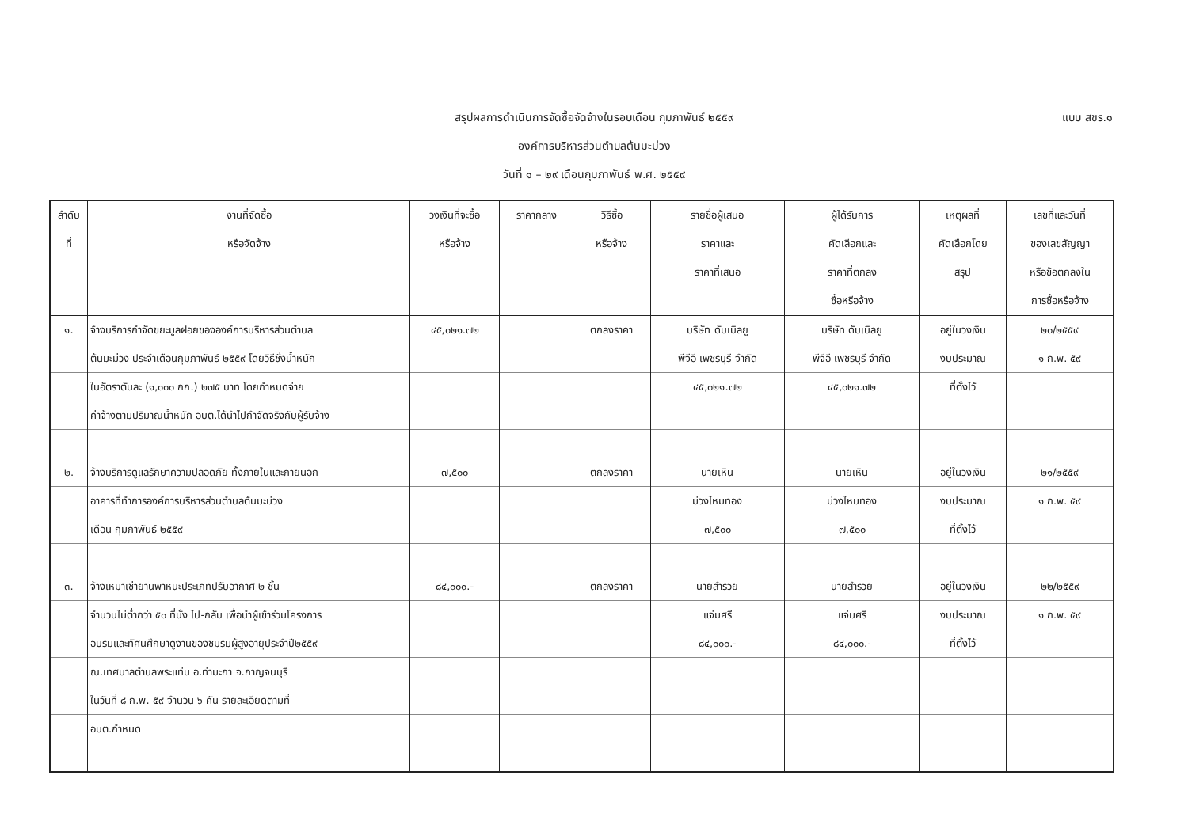สรุปผลการดำเนินการจัดซื้อจัดจ้างในรอบเดือน กุมภาพันธ์ ๒๕๕๙
องค์การบริหารส่วนตำบลต้นมะม่วง
วันที่ ๑ – ๒๙ เดือนกุมภาพันธ์ พ.ศ. ๒๕๕๙
แบบ สขร.๑
| ลำดับ ที่ | งานที่จัดซื้อ หรือจัดจ้าง | วงเงินที่จะซื้อ หรือจ้าง | ราคากลาง | วิธีซื้อ หรือจ้าง | รายชื่อผู้เสนอ ราคาและ ราคาที่เสนอ | ผู้ได้รับการ คัดเลือกและ ราคาที่ตกลง ซื้อหรือจ้าง | เหตุผลที่ คัดเลือกโดย สรุป | เลขที่และวันที่ ของเลขสัญญา หรือข้อตกลงใน การซื้อหรือจ้าง |
| --- | --- | --- | --- | --- | --- | --- | --- | --- |
| ๑. | จ้างบริการกำจัดขยะมูลฝอยขององค์การบริหารส่วนตำบล | ๔๕,๐๒๑.๗๒ | | ตกลงราคา | บริษัท ดับเบิลยู | บริษัท ดับเบิลยู | อยู่ในวงเงิน | ๒๐/๒๕๕๙ |
| | ต้นมะม่วง ประจำเดือนกุมภาพันธ์ ๒๕๕๙ โดยวิธีชั่งน้ำหนัก | | | | พีจีอี เพชรบุรี จำกัด | พีจีอี เพชรบุรี จำกัด | งบประมาณ | ๑ ก.พ. ๕๙ |
| | ในอัตราตันละ (๑,๐๐๐ กก.) ๒๗๕ บาท โดยกำหนดจ่าย | | | | ๔๕,๐๒๑.๗๒ | ๔๕,๐๒๑.๗๒ | ที่ตั้งไว้ | |
| | ค่าจ้างตามปริมาณน้ำหนัก อบต.ได้นำไปกำจัดจริงกับผู้รับจ้าง | | | | | | | |
| ๒. | จ้างบริการดูแลรักษาความปลอดภัย ทั้งภายในและภายนอก | ๗,๕๐๐ | | ตกลงราคา | นายเหิน | นายเหิน | อยู่ในวงเงิน | ๒๑/๒๕๕๙ |
| | อาคารที่ทำการองค์การบริหารส่วนตำบลต้นมะม่วง | | | | ม่วงไหมทอง | ม่วงไหมทอง | งบประมาณ | ๑ ก.พ. ๕๙ |
| | เดือน กุมภาพันธ์ ๒๕๕๙ | | | | ๗,๕๐๐ | ๗,๕๐๐ | ที่ตั้งไว้ | |
| ๓. | จ้างเหมาเช่ายานพาหนะประเภทปรับอากาศ ๒ ชั้น | ๘๔,๐๐๐.- | | ตกลงราคา | นายสำรวย | นายสำรวย | อยู่ในวงเงิน | ๒๒/๒๕๕๙ |
| | จำนวนไม่ต่ำกว่า ๕๐ ที่นั่ง ไป-กลับ เพื่อนำผู้เข้าร่วมโครงการ | | | | แจ่มศรี | แจ่มศรี | งบประมาณ | ๑ ก.พ. ๕๙ |
| | อบรมและทัศนศึกษาดูงานของชมรมผู้สูงอายุประจำปี๒๕๕๙ | | | | ๘๔,๐๐๐.- | ๘๔,๐๐๐.- | ที่ตั้งไว้ | |
| | ณ.เทศบาลตำบลพระแท่น อ.ท่ามะกา จ.กาญจนบุรี | | | | | | | |
| | ในวันที่ ๘ ก.พ. ๕๙ จำนวน ๖ คัน รายละเอียดตามที่ | | | | | | | |
| | อบต.กำหนด | | | | | | | |